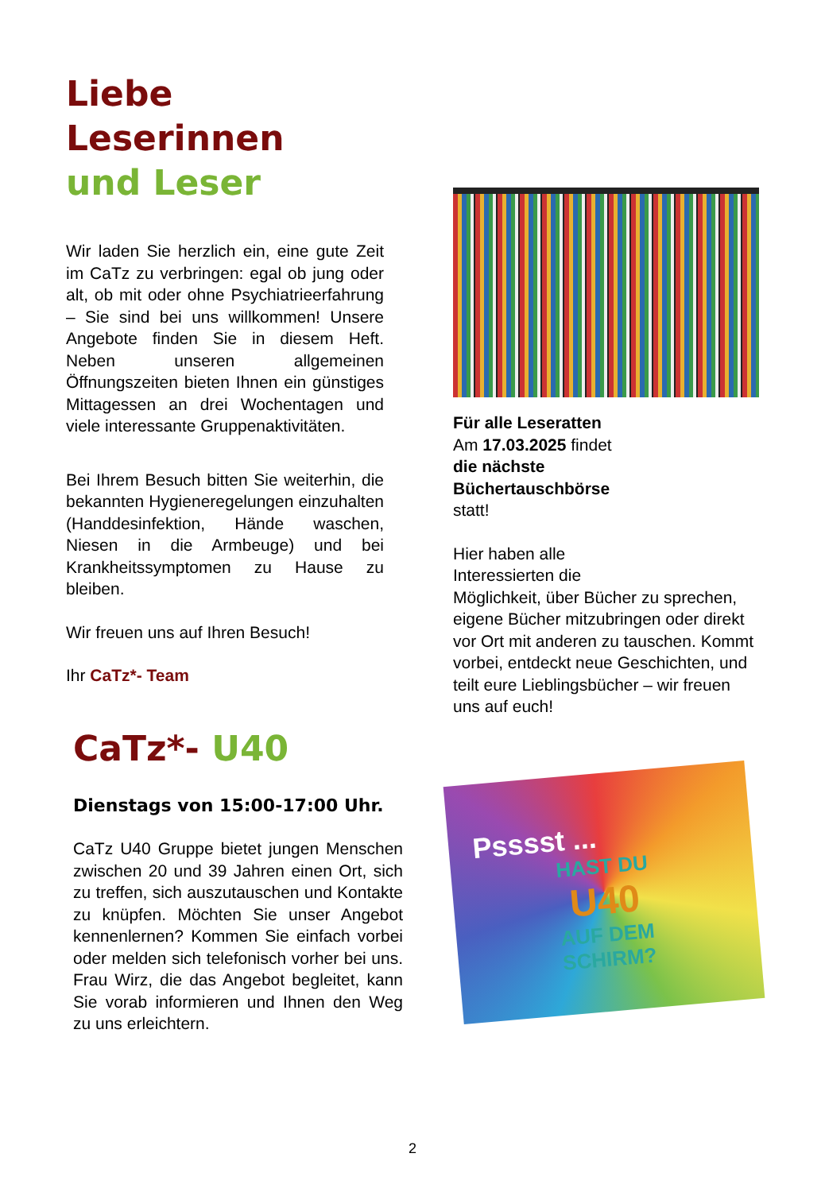Liebe Leserinnen
und Leser
Wir laden Sie herzlich ein, eine gute Zeit im CaTz zu verbringen: egal ob jung oder alt, ob mit oder ohne Psychiatrieerfahrung – Sie sind bei uns willkommen! Unsere Angebote finden Sie in diesem Heft. Neben unseren allgemeinen Öffnungszeiten bieten Ihnen ein günstiges Mittagessen an drei Wochentagen und viele interessante Gruppenaktivitäten.
Bei Ihrem Besuch bitten Sie weiterhin, die bekannten Hygieneregelungen einzuhalten (Handdesinfektion, Hände waschen, Niesen in die Armbeuge) und bei Krankheitssymptomen zu Hause zu bleiben.
Wir freuen uns auf Ihren Besuch!
Ihr CaTz*- Team
CaTz*- U40
Dienstags von 15:00-17:00 Uhr.
CaTz U40 Gruppe bietet jungen Menschen zwischen 20 und 39 Jahren einen Ort, sich zu treffen, sich auszutauschen und Kontakte zu knüpfen. Möchten Sie unser Angebot kennenlernen? Kommen Sie einfach vorbei oder melden sich telefonisch vorher bei uns. Frau Wirz, die das Angebot begleitet, kann Sie vorab informieren und Ihnen den Weg zu uns erleichtern.
Für alle Leseratten
Am 17.03.2025 findet
die nächste
Büchertauschbörse
statt!
Hier haben alle
Interessierten die
Möglichkeit, über Bücher zu sprechen, eigene Bücher mitzubringen oder direkt vor Ort mit anderen zu tauschen. Kommt vorbei, entdeckt neue Geschichten, und teilt eure Lieblingsbücher – wir freuen uns auf euch!
Psssst ...
HAST DU
U40
AUF DEM
SCHIRM?
2